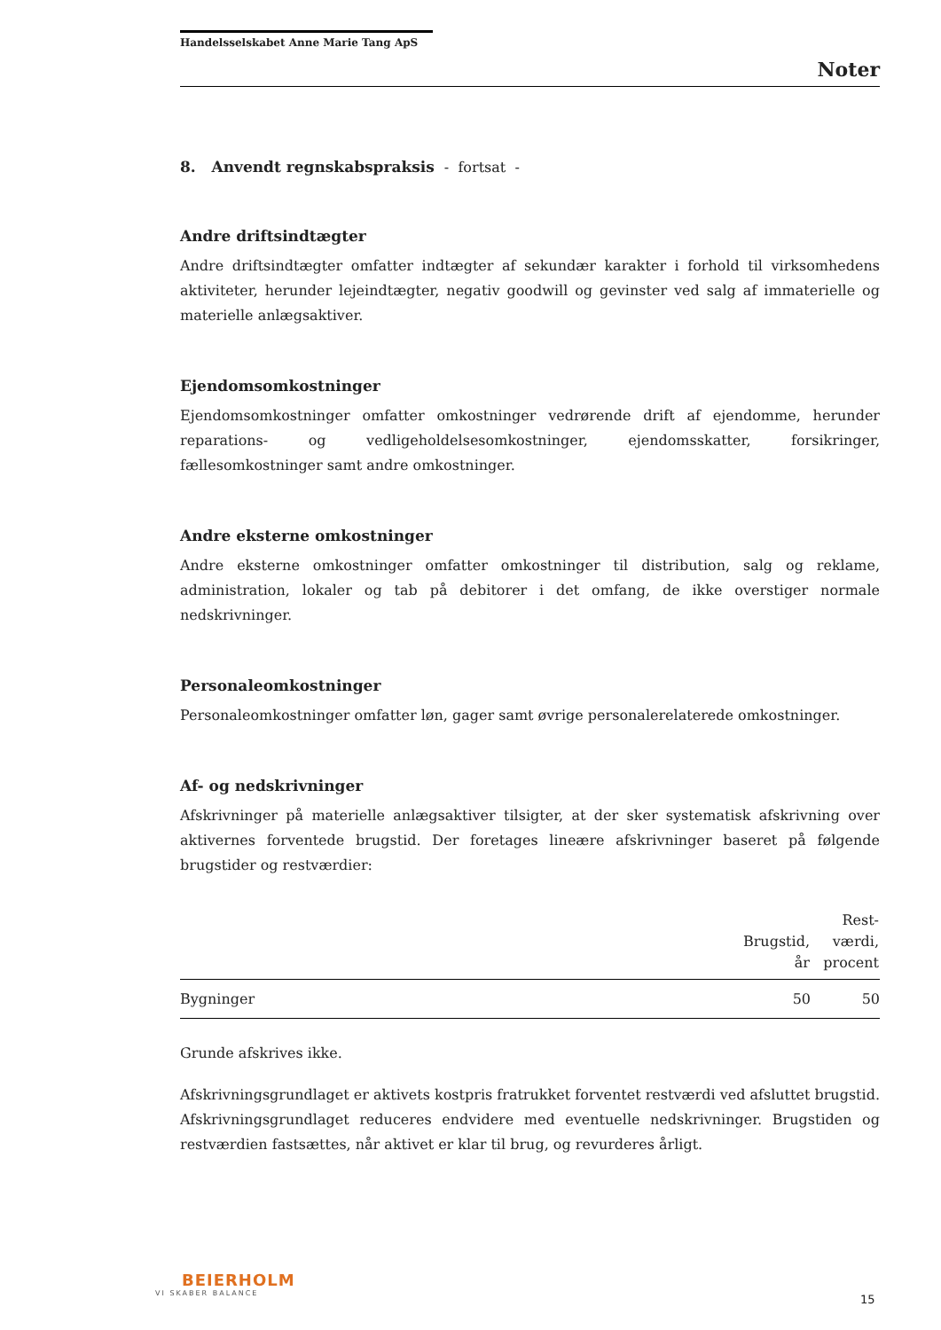Handelsselskabet Anne Marie Tang ApS
Noter
8. Anvendt regnskabspraksis - fortsat -
Andre driftsindtægter
Andre driftsindtægter omfatter indtægter af sekundær karakter i forhold til virksomhedens aktiviteter, herunder lejeindtægter, negativ goodwill og gevinster ved salg af immaterielle og materielle anlægsaktiver.
Ejendomsomkostninger
Ejendomsomkostninger omfatter omkostninger vedrørende drift af ejendomme, herunder reparations- og vedligeholdelsesomkostninger, ejendomsskatter, forsikringer, fællesomkostninger samt andre omkostninger.
Andre eksterne omkostninger
Andre eksterne omkostninger omfatter omkostninger til distribution, salg og reklame, administration, lokaler og tab på debitorer i det omfang, de ikke overstiger normale nedskrivninger.
Personaleomkostninger
Personaleomkostninger omfatter løn, gager samt øvrige personalerelaterede omkostninger.
Af- og nedskrivninger
Afskrivninger på materielle anlægsaktiver tilsigter, at der sker systematisk afskrivning over aktivernes forventede brugstid. Der foretages lineære afskrivninger baseret på følgende brugstider og restværdier:
| | Brugstid, år | Rest- værdi, procent |
| --- | --- | --- |
| Bygninger | 50 | 50 |
Grunde afskrives ikke.
Afskrivningsgrundlaget er aktivets kostpris fratrukket forventet restværdi ved afsluttet brugstid. Afskrivningsgrundlaget reduceres endvidere med eventuelle nedskrivninger. Brugstiden og restværdien fastsættes, når aktivet er klar til brug, og revurderes årligt.
BEIERHOLM
VI SKABER BALANCE
15